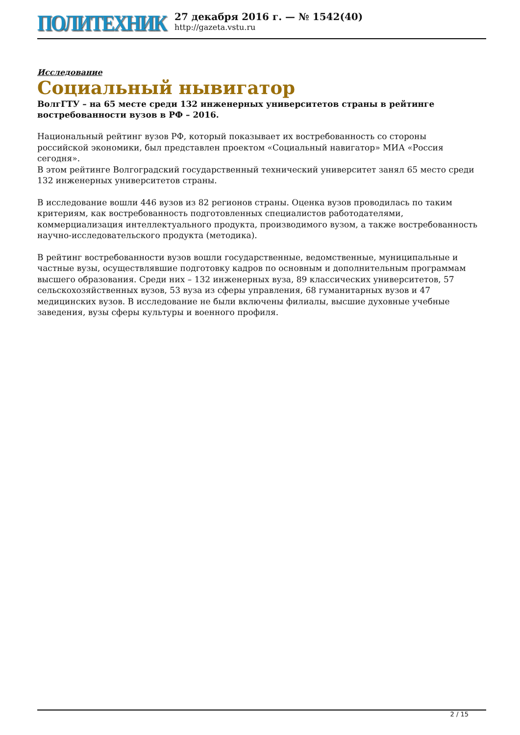ПОЛИТЕХНИК
27 декабря 2016 г. — № 1542(40)
http://gazeta.vstu.ru
Исследование
Социальный нывигатор
ВолгГТУ – на 65 месте среди 132 инженерных университетов страны в рейтинге востребованности вузов в РФ – 2016.
Национальный рейтинг вузов РФ, который показывает их востребованность со стороны российской экономики, был представлен проектом «Социальный навигатор» МИА «Россия сегодня».
В этом рейтинге Волгоградский государственный технический университет занял 65 место среди 132 инженерных университетов страны.
В исследование вошли 446 вузов из 82 регионов страны. Оценка вузов проводилась по таким критериям, как востребованность подготовленных специалистов работодателями, коммерциализация интеллектуального продукта, производимого вузом, а также востребованность научно-исследовательского продукта (методика).
В рейтинг востребованности вузов вошли государственные, ведомственные, муниципальные и частные вузы, осуществлявшие подготовку кадров по основным и дополнительным программам высшего образования. Среди них – 132 инженерных вуза, 89 классических университетов, 57 сельскохозяйственных вузов, 53 вуза из сферы управления, 68 гуманитарных вузов и 47 медицинских вузов. В исследование не были включены филиалы, высшие духовные учебные заведения, вузы сферы культуры и военного профиля.
2 / 15